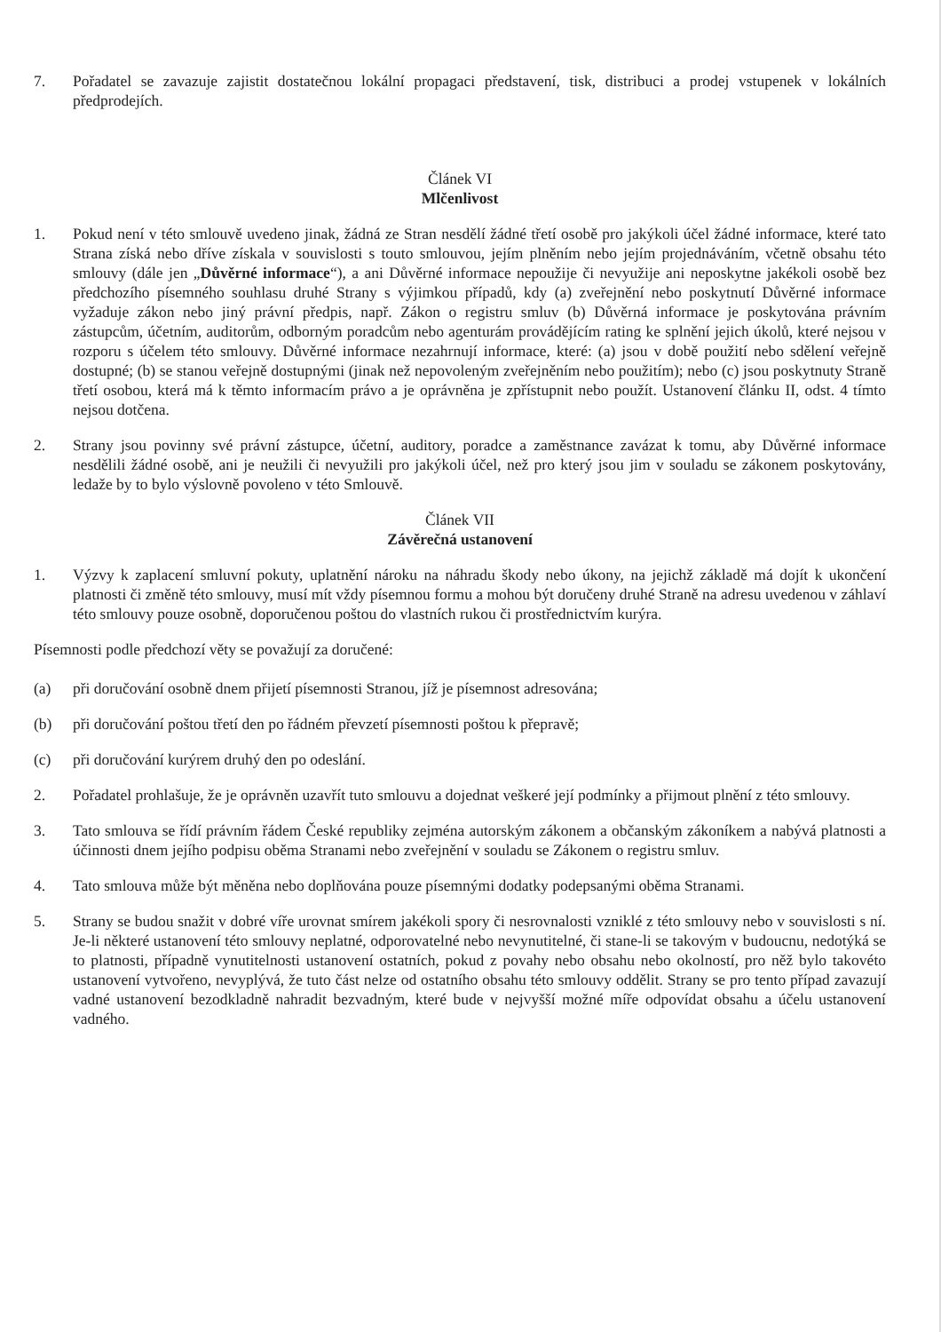7. Pořadatel se zavazuje zajistit dostatečnou lokální propagaci představení, tisk, distribuci a prodej vstupenek v lokálních předprodejích.
Článek VI
Mlčenlivost
1. Pokud není v této smlouvě uvedeno jinak, žádná ze Stran nesdělí žádné třetí osobě pro jakýkoli účel žádné informace, které tato Strana získá nebo dříve získala v souvislosti s touto smlouvou, jejím plněním nebo jejím projednáváním, včetně obsahu této smlouvy (dále jen „Důvěrné informace“), a ani Důvěrné informace nepoužije či nevyužije ani neposkytne jakékoli osobě bez předchozího písemného souhlasu druhé Strany s výjimkou případů, kdy (a) zveřejnění nebo poskytnutí Důvěrné informace vyžaduje zákon nebo jiný právní předpis, např. Zákon o registru smluv (b) Důvěrná informace je poskytována právním zástupcům, účetním, auditorům, odborným poradcům nebo agenturám provádějícím rating ke splnění jejich úkolů, které nejsou v rozporu s účelem této smlouvy. Důvěrné informace nezahrnují informace, které: (a) jsou v době použití nebo sdělení veřejně dostupné; (b) se stanou veřejně dostupnými (jinak než nepovoleným zveřejněním nebo použitím); nebo (c) jsou poskytnuty Straně třetí osobou, která má k těmto informacím právo a je oprávněna je zpřístupnit nebo použít. Ustanovení článku II, odst. 4 tímto nejsou dotčena.
2. Strany jsou povinny své právní zástupce, účetní, auditory, poradce a zaměstnance zavázat k tomu, aby Důvěrné informace nesdělili žádné osobě, ani je neužili či nevyužili pro jakýkoli účel, než pro který jsou jim v souladu se zákonem poskytovány, ledaže by to bylo výslovně povoleno v této Smlouvě.
Článek VII
Závěrečná ustanovení
1. Výzvy k zaplacení smluvní pokuty, uplatnění nároku na náhradu škody nebo úkony, na jejichž základě má dojít k ukončení platnosti či změně této smlouvy, musí mít vždy písemnou formu a mohou být doručeny druhé Straně na adresu uvedenou v záhlaví této smlouvy pouze osobně, doporučenou poštou do vlastních rukou či prostřednictvím kurýra.
Písemnosti podle předchozí věty se považují za doručené:
(a) při doručování osobně dnem přijetí písemnosti Stranou, jíž je písemnost adresována;
(b) při doručování poštou třetí den po řádném převzetí písemnosti poštou k přepravě;
(c) při doručování kurýrem druhý den po odeslání.
2. Pořadatel prohlašuje, že je oprávněn uzavřít tuto smlouvu a dojednat veškeré její podmínky a přijmout plnění z této smlouvy.
3. Tato smlouva se řídí právním řádem České republiky zejména autorským zákonem a občanským zákoníkem a nabývá platnosti a účinnosti dnem jejího podpisu oběma Stranami nebo zveřejnění v souladu se Zákonem o registru smluv.
4. Tato smlouva může být měněna nebo doplňována pouze písemnými dodatky podepsanými oběma Stranami.
5. Strany se budou snažit v dobré víře urovnat smírem jakékoli spory či nesrovnalosti vzniklé z této smlouvy nebo v souvislosti s ní. Je-li některé ustanovení této smlouvy neplatné, odporovatelné nebo nevynutitelné, či stane-li se takovým v budoucnu, nedotýká se to platnosti, případně vynutitelnosti ustanovení ostatních, pokud z povahy nebo obsahu nebo okolností, pro něž bylo takovéto ustanovení vytvořeno, nevyplývá, že tuto část nelze od ostatního obsahu této smlouvy oddělit. Strany se pro tento případ zavazují vadné ustanovení bezodkladně nahradit bezvadným, které bude v nejvyšší možné míře odpovídat obsahu a účelu ustanovení vadného.